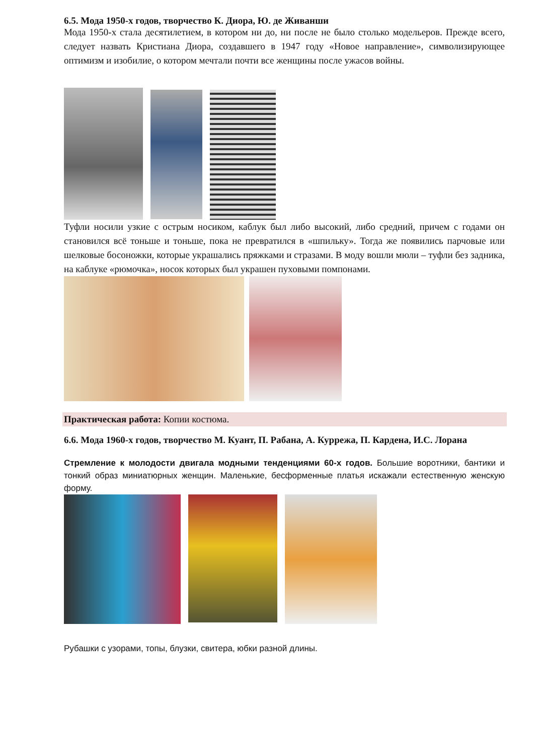6.5. Мода 1950-х годов, творчество К. Диора, Ю. де Живанши
Мода 1950-х стала десятилетием, в котором ни до, ни после не было столько модельеров. Прежде всего, следует назвать Кристиана Диора, создавшего в 1947 году «Новое направление», символизирующее оптимизм и изобилие, о котором мечтали почти все женщины после ужасов войны.
Туфли носили узкие с острым носиком, каблук был либо высокий, либо средний, причем с годами он становился всё тоньше и тоньше, пока не превратился в «шпильку». Тогда же появились парчовые или шелковые босоножки, которые украшались пряжками и стразами. В моду вошли мюли – туфли без задника, на каблуке «рюмочка», носок которых был украшен пуховыми помпонами.
Практическая работа: Копии костюма.
6.6. Мода 1960-х годов, творчество М. Куант, П. Рабана, А. Куррежа, П. Кардена, И.С. Лорана
Стремление к молодости двигала модными тенденциями 60-х годов. Большие воротники, бантики и тонкий образ миниатюрных женщин. Маленькие, бесформенные платья искажали естественную женскую форму.
Рубашки с узорами, топы, блузки, свитера, юбки разной длины.